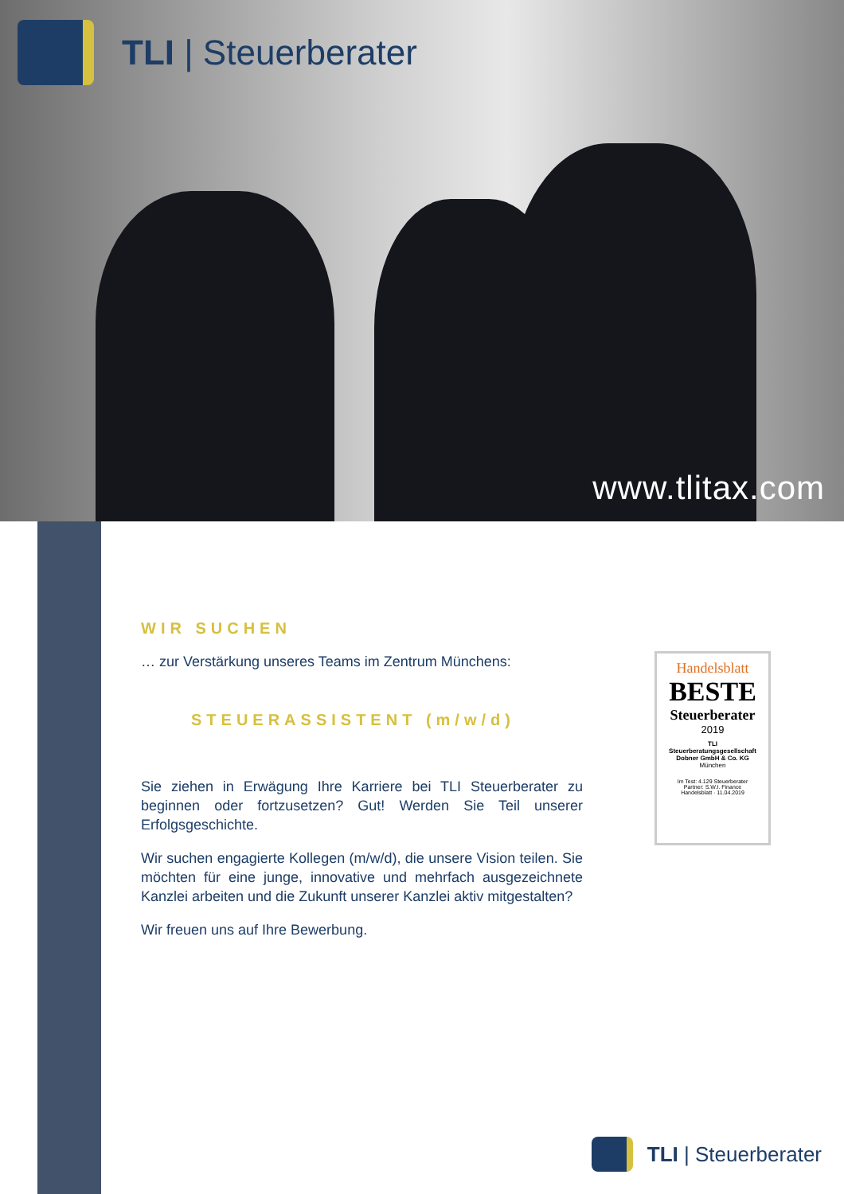TLI | Steuerberater
www.tlitax.com
WIR SUCHEN
… zur Verstärkung unseres Teams im Zentrum Münchens:
STEUERASSISTENT (m/w/d)
Sie ziehen in Erwägung Ihre Karriere bei TLI Steuerberater zu beginnen oder fortzusetzen? Gut! Werden Sie Teil unserer Erfolgsgeschichte.
Wir suchen engagierte Kollegen (m/w/d), die unsere Vision teilen. Sie möchten für eine junge, innovative und mehrfach ausgezeichnete Kanzlei arbeiten und die Zukunft unserer Kanzlei aktiv mitgestalten?
Wir freuen uns auf Ihre Bewerbung.
Handelsblatt
BESTE
Steuerberater
2019
TLI
Steuerberatungsgesellschaft
Dobner GmbH & Co. KG
München
Im Test: 4.129 Steuerberater
Partner: S.W.I. Finance
Handelsblatt · 11.04.2019
TLI | Steuerberater